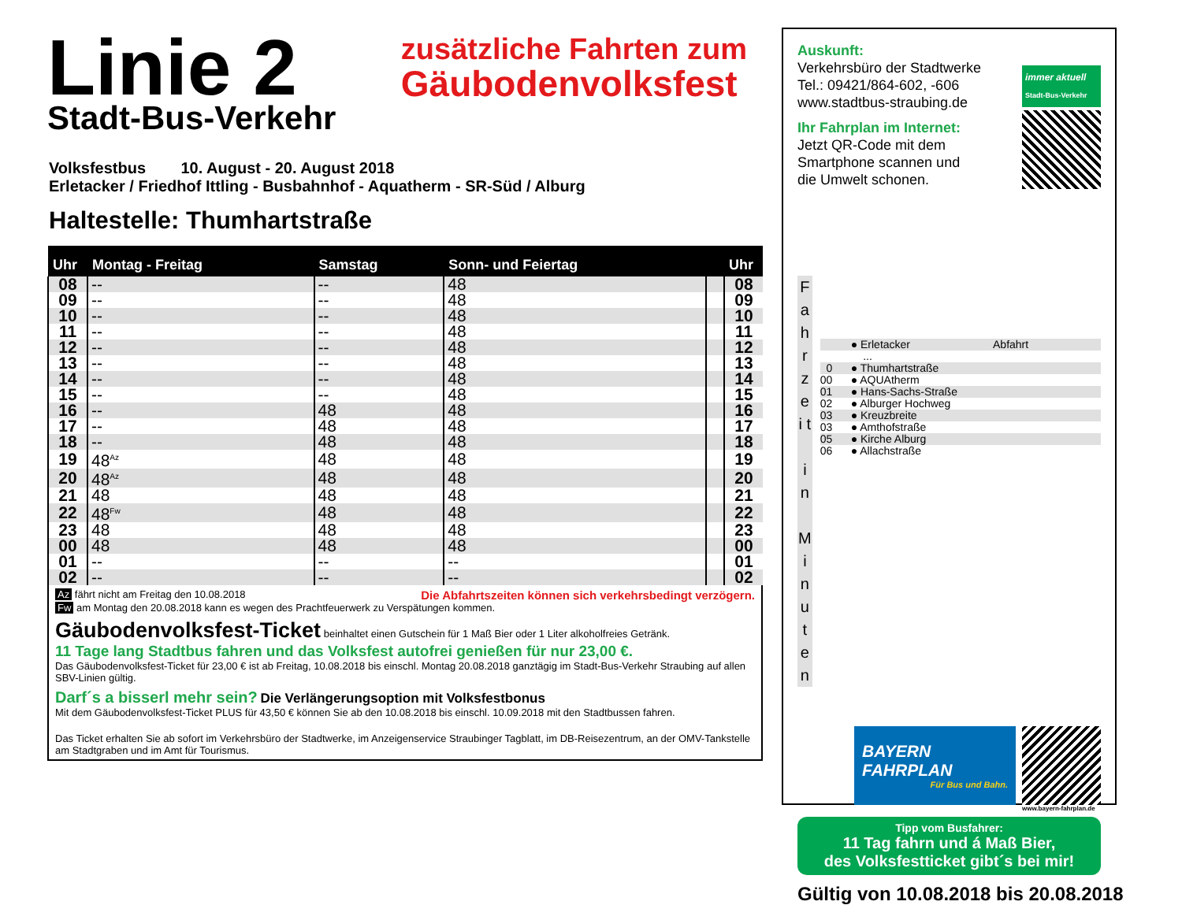Linie 2
Stadt-Bus-Verkehr
zusätzliche Fahrten zum
Gäubodenvolksfest
Volksfestbus 10. August - 20. August 2018
Erletacker / Friedhof Ittling - Busbahnhof - Aquatherm - SR-Süd / Alburg
Haltestelle: Thumhartstraße
| Uhr | Montag - Freitag | Samstag | Sonn- und Feiertag | | Uhr |
| --- | --- | --- | --- | --- | --- |
| 08 | -- | -- | 48 | | 08 |
| 09 | -- | -- | 48 | | 09 |
| 10 | -- | -- | 48 | | 10 |
| 11 | -- | -- | 48 | | 11 |
| 12 | -- | -- | 48 | | 12 |
| 13 | -- | -- | 48 | | 13 |
| 14 | -- | -- | 48 | | 14 |
| 15 | -- | -- | 48 | | 15 |
| 16 | -- | 48 | 48 | | 16 |
| 17 | -- | 48 | 48 | | 17 |
| 18 | -- | 48 | 48 | | 18 |
| 19 | 48<sup>Az</sup> | 48 | 48 | | 19 |
| 20 | 48<sup>Az</sup> | 48 | 48 | | 20 |
| 21 | 48 | 48 | 48 | | 21 |
| 22 | 48<sup>Fw</sup> | 48 | 48 | | 22 |
| 23 | 48 | 48 | 48 | | 23 |
| 00 | 48 | 48 | 48 | | 00 |
| 01 | -- | -- | -- | | 01 |
| 02 | -- | -- | -- | | 02 |
Az fährt nicht am Freitag den 10.08.2018 Die Abfahrtszeiten können sich verkehrsbedingt verzögern.
Fw am Montag den 20.08.2018 kann es wegen des Prachtfeuerwerk zu Verspätungen kommen.
Gäubodenvolksfest-Ticket beinhaltet einen Gutschein für 1 Maß Bier oder 1 Liter alkoholfreies Getränk.
11 Tage lang Stadtbus fahren und das Volksfest autofrei genießen für nur 23,00 €.
Das Gäubodenvolksfest-Ticket für 23,00 € ist ab Freitag, 10.08.2018 bis einschl. Montag 20.08.2018 ganztägig im Stadt-Bus-Verkehr Straubing auf allen SBV-Linien gültig.
Darf´s a bisserl mehr sein? Die Verlängerungsoption mit Volksfestbonus
Mit dem Gäubodenvolksfest-Ticket PLUS für 43,50 € können Sie ab den 10.08.2018 bis einschl. 10.09.2018 mit den Stadtbussen fahren.
Das Ticket erhalten Sie ab sofort im Verkehrsbüro der Stadtwerke, im Anzeigenservice Straubinger Tagblatt, im DB-Reisezentrum, an der OMV-Tankstelle am Stadtgraben und im Amt für Tourismus.
Auskunft:
Verkehrsbüro der Stadtwerke
Tel.: 09421/864-602, -606
www.stadtbus-straubing.de
Ihr Fahrplan im Internet:
Jetzt QR-Code mit dem
Smartphone scannen und
die Umwelt schonen.
immer aktuell
Stadt-Bus-Verkehr
F a h r z e i t
i n
M i n u t e n
● Erletacker Abfahrt
...
0 ● Thumhartstraße
00 ● AQUAtherm
01 ● Hans-Sachs-Straße
02 ● Alburger Hochweg
03 ● Kreuzbreite
03 ● Amthofstraße
05 ● Kirche Alburg
06 ● Allachstraße
BAYERN
FAHRPLAN
Für Bus und Bahn.
www.bayern-fahrplan.de
Tipp vom Busfahrer:
11 Tag fahrn und á Maß Bier,
des Volksfestticket gibt´s bei mir!
Gültig von 10.08.2018 bis 20.08.2018